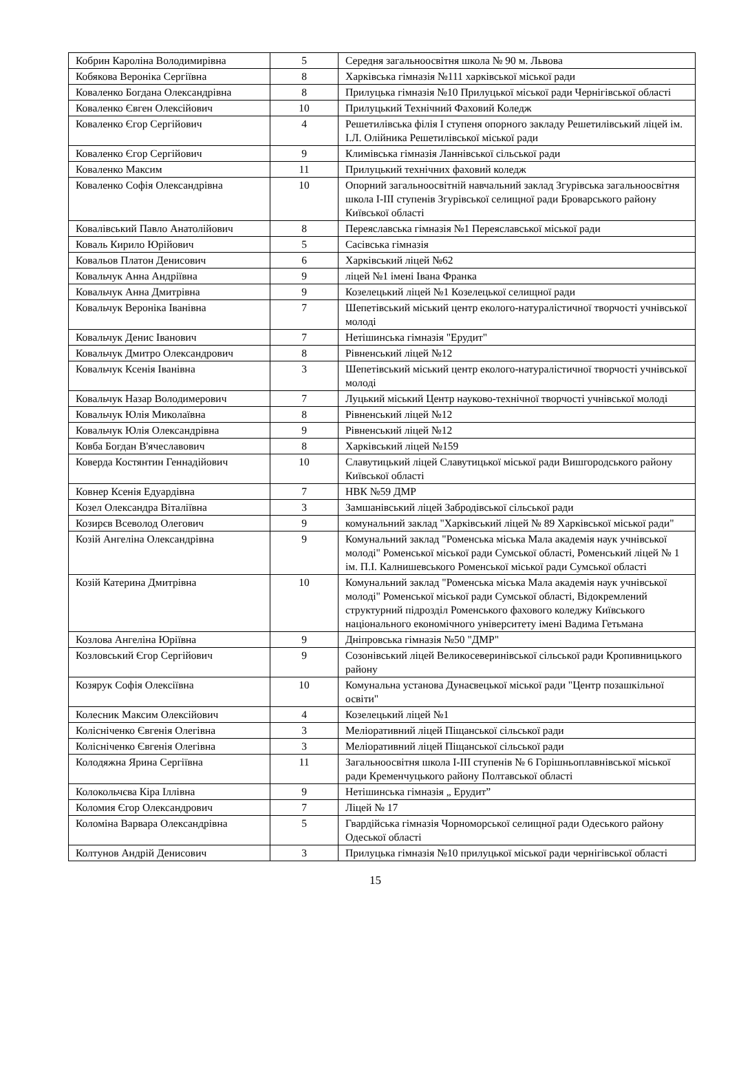| Кобрин Кароліна Володимирівна | 5 | Середня загальноосвітня школа № 90 м. Львова |
| Кобякова Вероніка Сергіївна | 8 | Харківська гімназія №111 харківської міської ради |
| Коваленко Богдана Олександрівна | 8 | Прилуцька гімназія №10 Прилуцької міської ради Чернігівської області |
| Коваленко Євген Олексійович | 10 | Прилуцький Технічний Фаховий Коледж |
| Коваленко Єгор Сергійович | 4 | Решетилівська філія I ступеня опорного закладу Решетилівський ліцей ім. І.Л. Олійника Решетилівської міської ради |
| Коваленко Єгор Сергійович | 9 | Климівська гімназія Ланнівської сільської ради |
| Коваленко Максим | 11 | Прилуцький технічних фаховий коледж |
| Коваленко Софія Олександрівна | 10 | Опорний загальноосвітній навчальний заклад Згурівська загальноосвітня школа І-ІІІ ступенів Згурівської селищної ради Броварського району Київської області |
| Ковалівський Павло Анатолійович | 8 | Переяславська гімназія №1 Переяславської міської ради |
| Коваль Кирило Юрійович | 5 | Сасівська гімназія |
| Ковальов Платон Денисович | 6 | Харківський ліцей №62 |
| Ковальчук Анна Андріївна | 9 | ліцей №1 імені Івана Франка |
| Ковальчук Анна Дмитрівна | 9 | Козелецький ліцей №1 Козелецької селищної ради |
| Ковальчук Вероніка Іванівна | 7 | Шепетівський міський центр еколого-натуралістичної творчості учнівської молоді |
| Ковальчук Денис Іванович | 7 | Нетішинська гімназія "Ерудит" |
| Ковальчук Дмитро Олександрович | 8 | Рівненський ліцей №12 |
| Ковальчук Ксенія Іванівна | 3 | Шепетівський міський центр еколого-натуралістичної творчості учнівської молоді |
| Ковальчук Назар Володимерович | 7 | Луцький міський Центр науково-технічної творчості учнівської молоді |
| Ковальчук Юлія Миколаївна | 8 | Рівненський ліцей №12 |
| Ковальчук Юлія Олександрівна | 9 | Рівненський ліцей №12 |
| Ковба Богдан В'ячеславович | 8 | Харківський ліцей №159 |
| Коверда Костянтин Геннадійович | 10 | Славутицький ліцей Славутицької міської ради Вишгородського району Київської області |
| Ковнер Ксенія Едуардівна | 7 | НВК №59 ДМР |
| Козел Олександра Віталіївна | 3 | Замшанівський ліцей Забродівської сільської ради |
| Козирєв Всеволод Олегович | 9 | комунальний заклад "Харківський ліцей № 89 Харківської міської ради" |
| Козій Ангеліна Олександрівна | 9 | Комунальний заклад "Роменська міська Мала академія наук учнівської молоді" Роменської міської ради Сумської області, Роменський ліцей № 1 ім. П.І. Калнишевського Роменської міської ради Сумської області |
| Козій Катерина Дмитрівна | 10 | Комунальний заклад "Роменська міська Мала академія наук учнівської молоді" Роменської міської ради Сумської області, Відокремлений структурний підрозділ Роменського фахового коледжу Київського національного економічного університету імені Вадима Гетьмана |
| Козлова Ангеліна Юріївна | 9 | Дніпровська гімназія №50 "ДМР" |
| Козловський Єгор Сергійович | 9 | Созонівський ліцей Великосеверинівської сільської ради Кропивницького району |
| Козярук Софія Олексіївна | 10 | Комунальна установа Дунаєвецької міської ради "Центр позашкільної освіти" |
| Колесник Максим Олексійович | 4 | Козелецький ліцей №1 |
| Колісніченко Євгенія Олегівна | 3 | Меліоративний ліцей Піщанської сільської ради |
| Колісніченко Євгенія Олегівна | 3 | Меліоративний ліцей Піщанської сільської ради |
| Колодяжна Ярина Сергіївна | 11 | Загальноосвітня школа І-ІІІ ступенів № 6 Горішньоплавнівської міської ради Кременчуцького району Полтавської області |
| Колокольчєва Кіра Іллівна | 9 | Нетішинська гімназія „ Ерудит” |
| Коломия Єгор Олександрович | 7 | Ліцей № 17 |
| Коломіна Варвара Олександрівна | 5 | Гвардійська гімназія Чорноморської селищної ради Одеського району Одеської області |
| Колтунов Андрій Денисович | 3 | Прилуцька гімназія №10 прилуцької міської ради чернігівської області |
15